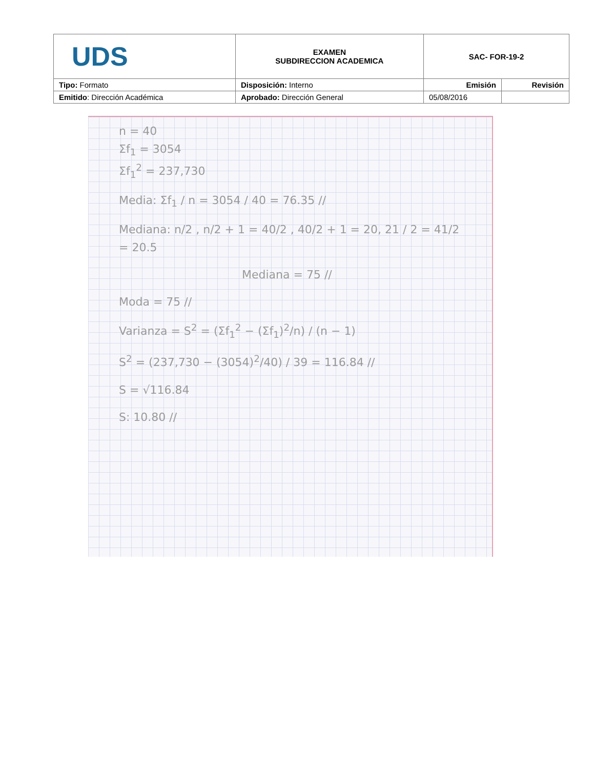| UDS | EXAMEN SUBDIRECCION ACADEMICA | SAC- FOR-19-2 | |
| Tipo: Formato | Disposición: Interno | Emisión | Revisión |
| Emitido : Dirección Académica | Aprobado: Dirección General | 05/08/2016 | |
n = 40
Σf<sub>1</sub> = 3054
Σf<sub>1</sub><sup>2</sup> = 237,730
Media: Σf<sub>1</sub> / n = 3054 / 40 = 76.35 //
Mediana: n/2 , n/2 + 1 = 40/2 , 40/2 + 1 = 20, 21 / 2 = 41/2 = 20.5
Mediana = 75 //
Moda = 75 //
Varianza = S<sup>2</sup> = (Σf<sub>1</sub><sup>2</sup> − (Σf<sub>1</sub>)<sup>2</sup>/n) / (n − 1)
S<sup>2</sup> = (237,730 − (3054)<sup>2</sup>/40) / 39 = 116.84 //
S = √116.84
S: 10.80 //